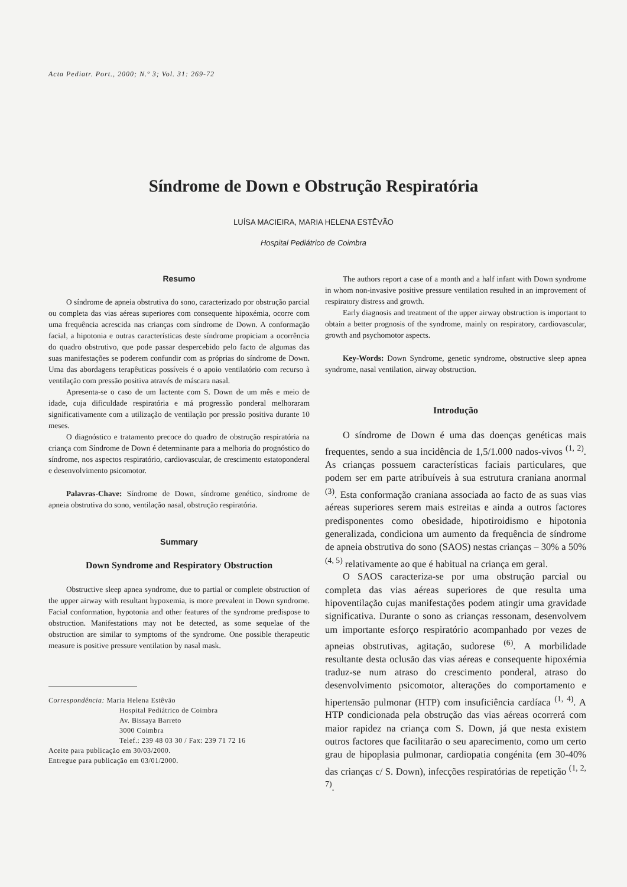Acta Pediatr. Port., 2000; N.º 3; Vol. 31: 269-72
Síndrome de Down e Obstrução Respiratória
LUÍSA MACIEIRA, MARIA HELENA ESTÊVÃO
Hospital Pediátrico de Coimbra
Resumo
O síndrome de apneia obstrutiva do sono, caracterizado por obstrução parcial ou completa das vias aéreas superiores com consequente hipoxémia, ocorre com uma frequência acrescida nas crianças com síndrome de Down. A conformação facial, a hipotonia e outras características deste síndrome propiciam a ocorrência do quadro obstrutivo, que pode passar despercebido pelo facto de algumas das suas manifestações se poderem confundir com as próprias do síndrome de Down. Uma das abordagens terapêuticas possíveis é o apoio ventilatório com recurso à ventilação com pressão positiva através de máscara nasal.
Apresenta-se o caso de um lactente com S. Down de um mês e meio de idade, cuja dificuldade respiratória e má progressão ponderal melhoraram significativamente com a utilização de ventilação por pressão positiva durante 10 meses.
O diagnóstico e tratamento precoce do quadro de obstrução respiratória na criança com Síndrome de Down é determinante para a melhoria do prognóstico do síndrome, nos aspectos respiratório, cardiovascular, de crescimento estatoponderal e desenvolvimento psicomotor.
Palavras-Chave: Síndrome de Down, síndrome genético, síndrome de apneia obstrutiva do sono, ventilação nasal, obstrução respiratória.
Summary
Down Syndrome and Respiratory Obstruction
Obstructive sleep apnea syndrome, due to partial or complete obstruction of the upper airway with resultant hypoxemia, is more prevalent in Down syndrome. Facial conformation, hypotonia and other features of the syndrome predispose to obstruction. Manifestations may not be detected, as some sequelae of the obstruction are similar to symptoms of the syndrome. One possible therapeutic measure is positive pressure ventilation by nasal mask.
Correspondência: Maria Helena Estêvão
Hospital Pediátrico de Coimbra
Av. Bissaya Barreto
3000 Coimbra
Telef.: 239 48 03 30 / Fax: 239 71 72 16
Aceite para publicação em 30/03/2000.
Entregue para publicação em 03/01/2000.
The authors report a case of a month and a half infant with Down syndrome in whom non-invasive positive pressure ventilation resulted in an improvement of respiratory distress and growth.
Early diagnosis and treatment of the upper airway obstruction is important to obtain a better prognosis of the syndrome, mainly on respiratory, cardiovascular, growth and psychomotor aspects.
Key-Words: Down Syndrome, genetic syndrome, obstructive sleep apnea syndrome, nasal ventilation, airway obstruction.
Introdução
O síndrome de Down é uma das doenças genéticas mais frequentes, sendo a sua incidência de 1,5/1.000 nados-vivos <sup>(1, 2)</sup>. As crianças possuem características faciais particulares, que podem ser em parte atribuíveis à sua estrutura craniana anormal <sup>(3)</sup>. Esta conformação craniana associada ao facto de as suas vias aéreas superiores serem mais estreitas e ainda a outros factores predisponentes como obesidade, hipotiroidismo e hipotonia generalizada, condiciona um aumento da frequência de síndrome de apneia obstrutiva do sono (SAOS) nestas crianças – 30% a 50% <sup>(4, 5)</sup> relativamente ao que é habitual na criança em geral.
O SAOS caracteriza-se por uma obstrução parcial ou completa das vias aéreas superiores de que resulta uma hipoventilação cujas manifestações podem atingir uma gravidade significativa. Durante o sono as crianças ressonam, desenvolvem um importante esforço respiratório acompanhado por vezes de apneias obstrutivas, agitação, sudorese <sup>(6)</sup>. A morbilidade resultante desta oclusão das vias aéreas e consequente hipoxémia traduz-se num atraso do crescimento ponderal, atraso do desenvolvimento psicomotor, alterações do comportamento e hipertensão pulmonar (HTP) com insuficiência cardíaca <sup>(1, 4)</sup>. A HTP condicionada pela obstrução das vias aéreas ocorrerá com maior rapidez na criança com S. Down, já que nesta existem outros factores que facilitarão o seu aparecimento, como um certo grau de hipoplasia pulmonar, cardiopatia congénita (em 30-40% das crianças c/ S. Down), infecções respiratórias de repetição <sup>(1, 2, 7)</sup>.